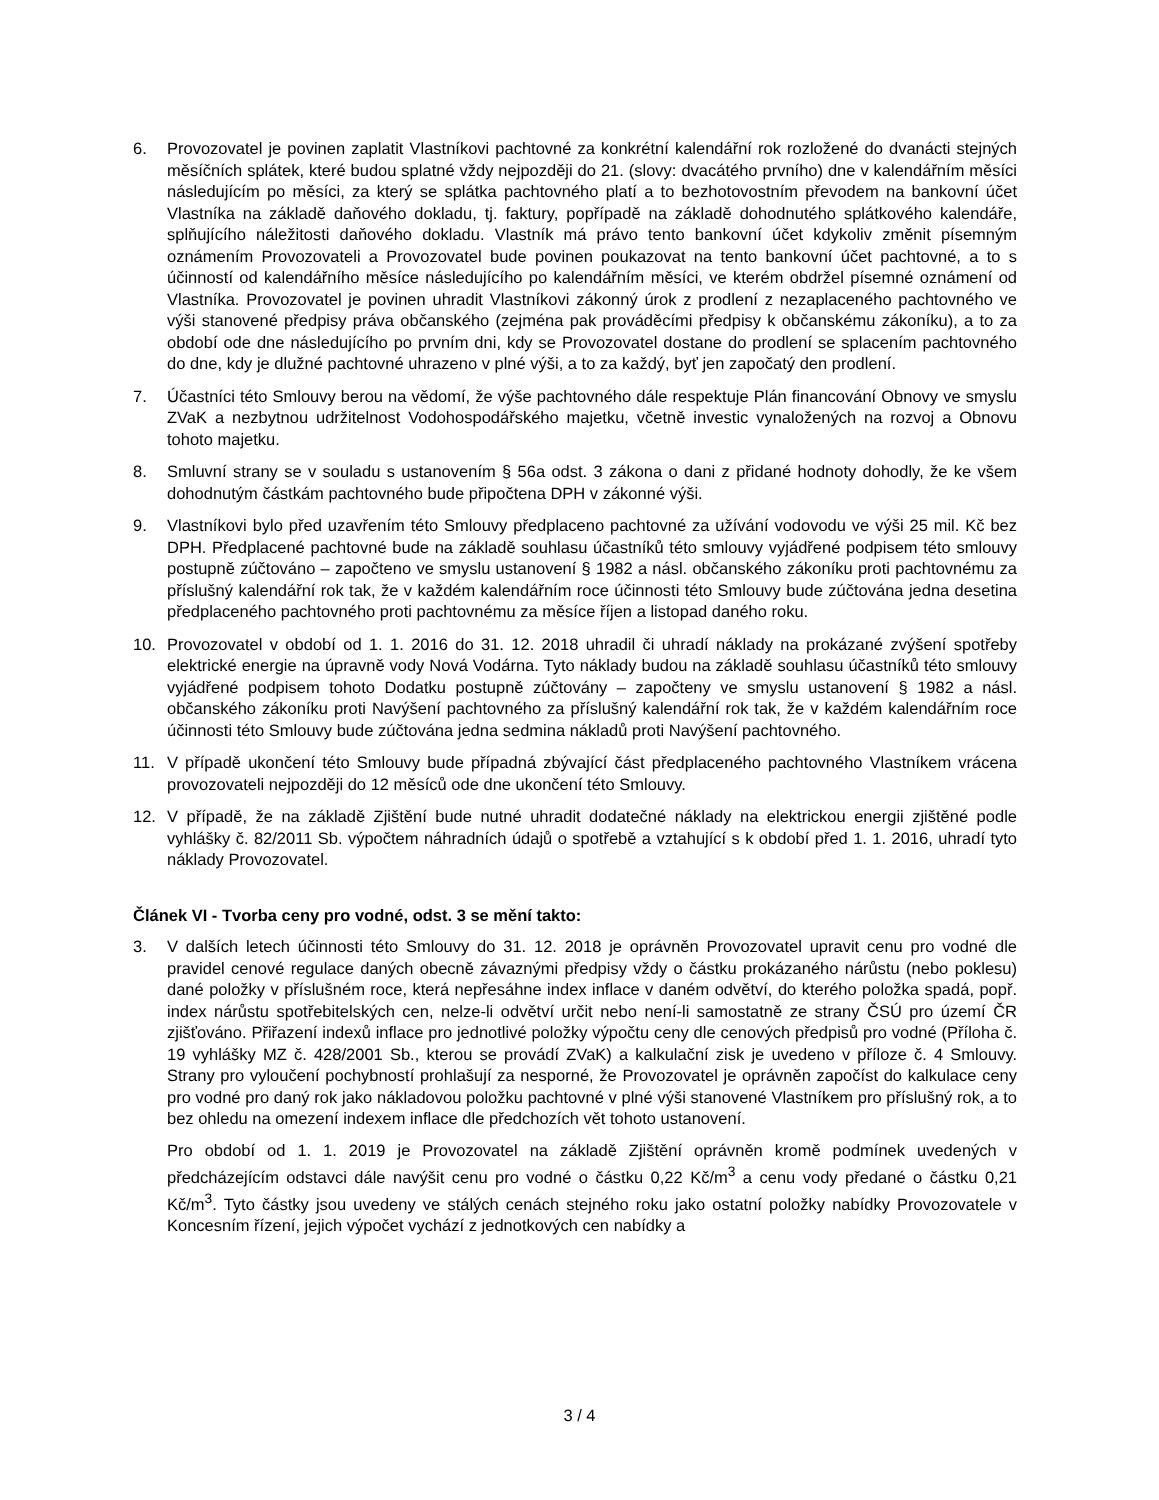6. Provozovatel je povinen zaplatit Vlastníkovi pachtovné za konkrétní kalendářní rok rozložené do dvanácti stejných měsíčních splátek, které budou splatné vždy nejpozději do 21. (slovy: dvacátého prvního) dne v kalendářním měsíci následujícím po měsíci, za který se splátka pachtovného platí a to bezhotovostním převodem na bankovní účet Vlastníka na základě daňového dokladu, tj. faktury, popřípadě na základě dohodnutého splátkového kalendáře, splňujícího náležitosti daňového dokladu. Vlastník má právo tento bankovní účet kdykoliv změnit písemným oznámením Provozovateli a Provozovatel bude povinen poukazovat na tento bankovní účet pachtovné, a to s účinností od kalendářního měsíce následujícího po kalendářním měsíci, ve kterém obdržel písemné oznámení od Vlastníka. Provozovatel je povinen uhradit Vlastníkovi zákonný úrok z prodlení z nezaplaceného pachtovného ve výši stanovené předpisy práva občanského (zejména pak prováděcími předpisy k občanskému zákoníku), a to za období ode dne následujícího po prvním dni, kdy se Provozovatel dostane do prodlení se splacením pachtovného do dne, kdy je dlužné pachtovné uhrazeno v plné výši, a to za každý, byť jen započatý den prodlení.
7. Účastníci této Smlouvy berou na vědomí, že výše pachtovného dále respektuje Plán financování Obnovy ve smyslu ZVaK a nezbytnou udržitelnost Vodohospodářského majetku, včetně investic vynaložených na rozvoj a Obnovu tohoto majetku.
8. Smluvní strany se v souladu s ustanovením § 56a odst. 3 zákona o dani z přidané hodnoty dohodly, že ke všem dohodnutým částkám pachtovného bude připočtena DPH v zákonné výši.
9. Vlastníkovi bylo před uzavřením této Smlouvy předplaceno pachtovné za užívání vodovodu ve výši 25 mil. Kč bez DPH. Předplacené pachtovné bude na základě souhlasu účastníků této smlouvy vyjádřené podpisem této smlouvy postupně zúčtováno – započteno ve smyslu ustanovení § 1982 a násl. občanského zákoníku proti pachtovnému za příslušný kalendářní rok tak, že v každém kalendářním roce účinnosti této Smlouvy bude zúčtována jedna desetina předplaceného pachtovného proti pachtovnému za měsíce říjen a listopad daného roku.
10. Provozovatel v období od 1. 1. 2016 do 31. 12. 2018 uhradil či uhradí náklady na prokázané zvýšení spotřeby elektrické energie na úpravně vody Nová Vodárna. Tyto náklady budou na základě souhlasu účastníků této smlouvy vyjádřené podpisem tohoto Dodatku postupně zúčtovány – započteny ve smyslu ustanovení § 1982 a násl. občanského zákoníku proti Navýšení pachtovného za příslušný kalendářní rok tak, že v každém kalendářním roce účinnosti této Smlouvy bude zúčtována jedna sedmina nákladů proti Navýšení pachtovného.
11. V případě ukončení této Smlouvy bude případná zbývající část předplaceného pachtovného Vlastníkem vrácena provozovateli nejpozději do 12 měsíců ode dne ukončení této Smlouvy.
12. V případě, že na základě Zjištění bude nutné uhradit dodatečné náklady na elektrickou energii zjištěné podle vyhlášky č. 82/2011 Sb. výpočtem náhradních údajů o spotřebě a vztahující s k období před 1. 1. 2016, uhradí tyto náklady Provozovatel.
Článek VI - Tvorba ceny pro vodné, odst. 3 se mění takto:
3. V dalších letech účinnosti této Smlouvy do 31. 12. 2018 je oprávněn Provozovatel upravit cenu pro vodné dle pravidel cenové regulace daných obecně závaznými předpisy vždy o částku prokázaného nárůstu (nebo poklesu) dané položky v příslušném roce, která nepřesáhne index inflace v daném odvětví, do kterého položka spadá, popř. index nárůstu spotřebitelských cen, nelze-li odvětví určit nebo není-li samostatně ze strany ČSÚ pro území ČR zjišťováno. Přiřazení indexů inflace pro jednotlivé položky výpočtu ceny dle cenových předpisů pro vodné (Příloha č. 19 vyhlášky MZ č. 428/2001 Sb., kterou se provádí ZVaK) a kalkulační zisk je uvedeno v příloze č. 4 Smlouvy. Strany pro vyloučení pochybností prohlašují za nesporné, že Provozovatel je oprávněn započíst do kalkulace ceny pro vodné pro daný rok jako nákladovou položku pachtovné v plné výši stanovené Vlastníkem pro příslušný rok, a to bez ohledu na omezení indexem inflace dle předchozích vět tohoto ustanovení.
Pro období od 1. 1. 2019 je Provozovatel na základě Zjištění oprávněn kromě podmínek uvedených v předcházejícím odstavci dále navýšit cenu pro vodné o částku 0,22 Kč/m<sup>3</sup> a cenu vody předané o částku 0,21 Kč/m<sup>3</sup>. Tyto částky jsou uvedeny ve stálých cenách stejného roku jako ostatní položky nabídky Provozovatele v Koncesním řízení, jejich výpočet vychází z jednotkových cen nabídky a
3 / 4